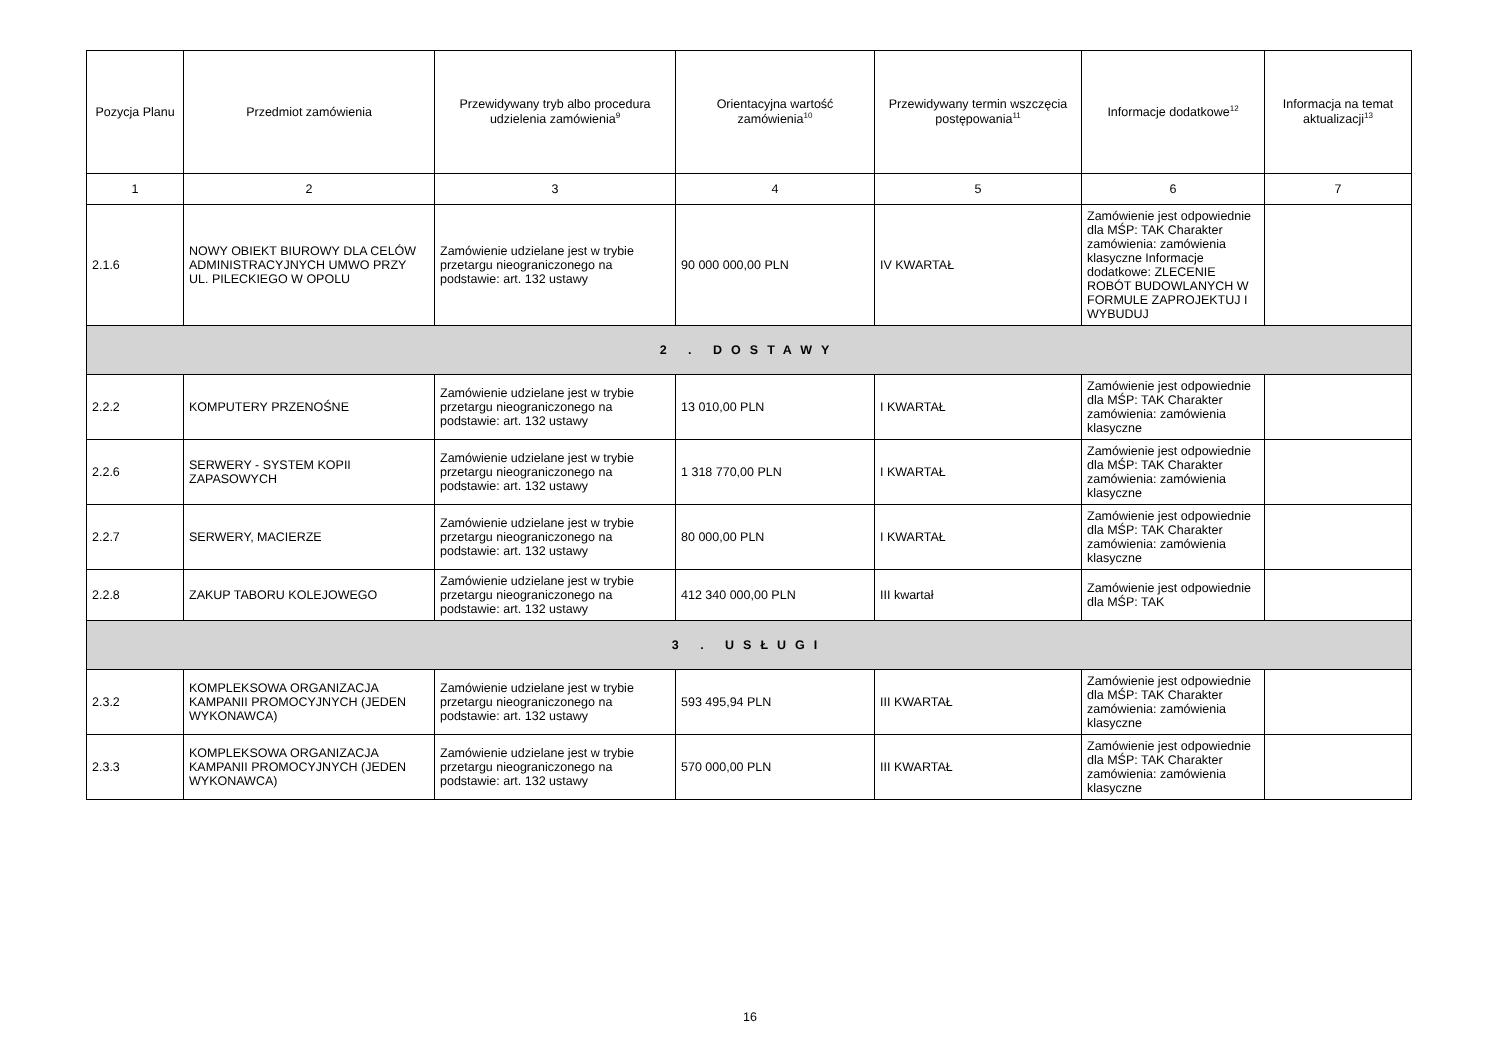| Pozycja Planu | Przedmiot zamówienia | Przewidywany tryb albo procedura udzielenia zamówienia<sup>9</sup> | Orientacyjna wartość zamówienia<sup>10</sup> | Przewidywany termin wszczęcia postępowania<sup>11</sup> | Informacje dodatkowe<sup>12</sup> | Informacja na temat aktualizacji<sup>13</sup> |
| --- | --- | --- | --- | --- | --- | --- |
| 1 | 2 | 3 | 4 | 5 | 6 | 7 |
| 2.1.6 | NOWY OBIEKT BIUROWY DLA CELÓW ADMINISTRACYJNYCH UMWO PRZY UL. PILECKIEGO W OPOLU | Zamówienie udzielane jest w trybie przetargu nieograniczonego na podstawie: art. 132 ustawy | 90 000 000,00 PLN | IV KWARTAŁ | Zamówienie jest odpowiednie dla MŚP: TAK Charakter zamówienia: zamówienia klasyczne Informacje dodatkowe: ZLECENIE ROBÓT BUDOWLANYCH W FORMULE ZAPROJEKTUJ I WYBUDUJ | |
| 2 . DOSTAWY | | | | | | |
| 2.2.2 | KOMPUTERY PRZENOŚNE | Zamówienie udzielane jest w trybie przetargu nieograniczonego na podstawie: art. 132 ustawy | 13 010,00 PLN | I KWARTAŁ | Zamówienie jest odpowiednie dla MŚP: TAK Charakter zamówienia: zamówienia klasyczne | |
| 2.2.6 | SERWERY - SYSTEM KOPII ZAPASOWYCH | Zamówienie udzielane jest w trybie przetargu nieograniczonego na podstawie: art. 132 ustawy | 1 318 770,00 PLN | I KWARTAŁ | Zamówienie jest odpowiednie dla MŚP: TAK Charakter zamówienia: zamówienia klasyczne | |
| 2.2.7 | SERWERY, MACIERZE | Zamówienie udzielane jest w trybie przetargu nieograniczonego na podstawie: art. 132 ustawy | 80 000,00 PLN | I KWARTAŁ | Zamówienie jest odpowiednie dla MŚP: TAK Charakter zamówienia: zamówienia klasyczne | |
| 2.2.8 | ZAKUP TABORU KOLEJOWEGO | Zamówienie udzielane jest w trybie przetargu nieograniczonego na podstawie: art. 132 ustawy | 412 340 000,00 PLN | III kwartał | Zamówienie jest odpowiednie dla MŚP: TAK | |
| 3 . USŁUGI | | | | | | |
| 2.3.2 | KOMPLEKSOWA ORGANIZACJA KAMPANII PROMOCYJNYCH (JEDEN WYKONAWCA) | Zamówienie udzielane jest w trybie przetargu nieograniczonego na podstawie: art. 132 ustawy | 593 495,94 PLN | III KWARTAŁ | Zamówienie jest odpowiednie dla MŚP: TAK Charakter zamówienia: zamówienia klasyczne | |
| 2.3.3 | KOMPLEKSOWA ORGANIZACJA KAMPANII PROMOCYJNYCH (JEDEN WYKONAWCA) | Zamówienie udzielane jest w trybie przetargu nieograniczonego na podstawie: art. 132 ustawy | 570 000,00 PLN | III KWARTAŁ | Zamówienie jest odpowiednie dla MŚP: TAK Charakter zamówienia: zamówienia klasyczne | |
16